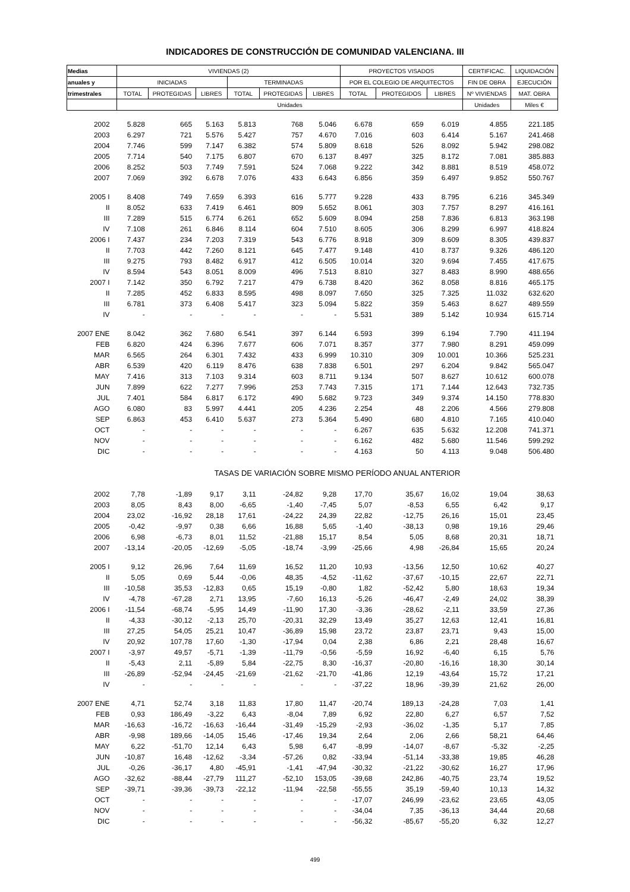INDICADORES DE CONSTRUCCIÓN DE COMUNIDAD VALENCIANA. III
| Medias | VIVIENDAS (2) | | | | | | PROYECTOS VISADOS | | | CERTIFICAC. | LIQUIDACIÓN |
| --- | --- | --- | --- | --- | --- | --- | --- | --- | --- | --- | --- |
| anuales y | INICIADAS | | | TERMINADAS | | | POR EL COLEGIO DE ARQUITECTOS | | | FIN DE OBRA | EJECUCIÓN |
| trimestrales | TOTAL | PROTEGIDAS | LIBRES | TOTAL | PROTEGIDAS | LIBRES | TOTAL | PROTEGIDOS | LIBRES | Nº VIVIENDAS | MAT. OBRA |
| | Unidades | | | | | | | | | Unidades | Miles € |
| 2002 | 5.828 | 665 | 5.163 | 5.813 | 768 | 5.046 | 6.678 | 659 | 6.019 | 4.855 | 221.185 |
| 2003 | 6.297 | 721 | 5.576 | 5.427 | 757 | 4.670 | 7.016 | 603 | 6.414 | 5.167 | 241.468 |
| 2004 | 7.746 | 599 | 7.147 | 6.382 | 574 | 5.809 | 8.618 | 526 | 8.092 | 5.942 | 298.082 |
| 2005 | 7.714 | 540 | 7.175 | 6.807 | 670 | 6.137 | 8.497 | 325 | 8.172 | 7.081 | 385.883 |
| 2006 | 8.252 | 503 | 7.749 | 7.591 | 524 | 7.068 | 9.222 | 342 | 8.881 | 8.519 | 458.072 |
| 2007 | 7.069 | 392 | 6.678 | 7.076 | 433 | 6.643 | 6.856 | 359 | 6.497 | 9.852 | 550.767 |
| 2005 I | 8.408 | 749 | 7.659 | 6.393 | 616 | 5.777 | 9.228 | 433 | 8.795 | 6.216 | 345.349 |
| II | 8.052 | 633 | 7.419 | 6.461 | 809 | 5.652 | 8.061 | 303 | 7.757 | 8.297 | 416.161 |
| III | 7.289 | 515 | 6.774 | 6.261 | 652 | 5.609 | 8.094 | 258 | 7.836 | 6.813 | 363.198 |
| IV | 7.108 | 261 | 6.846 | 8.114 | 604 | 7.510 | 8.605 | 306 | 8.299 | 6.997 | 418.824 |
| 2006 I | 7.437 | 234 | 7.203 | 7.319 | 543 | 6.776 | 8.918 | 309 | 8.609 | 8.305 | 439.837 |
| II | 7.703 | 442 | 7.260 | 8.121 | 645 | 7.477 | 9.148 | 410 | 8.737 | 9.326 | 486.120 |
| III | 9.275 | 793 | 8.482 | 6.917 | 412 | 6.505 | 10.014 | 320 | 9.694 | 7.455 | 417.675 |
| IV | 8.594 | 543 | 8.051 | 8.009 | 496 | 7.513 | 8.810 | 327 | 8.483 | 8.990 | 488.656 |
| 2007 I | 7.142 | 350 | 6.792 | 7.217 | 479 | 6.738 | 8.420 | 362 | 8.058 | 8.816 | 465.175 |
| II | 7.285 | 452 | 6.833 | 8.595 | 498 | 8.097 | 7.650 | 325 | 7.325 | 11.032 | 632.620 |
| III | 6.781 | 373 | 6.408 | 5.417 | 323 | 5.094 | 5.822 | 359 | 5.463 | 8.627 | 489.559 |
| IV | - | - | - | - | - | - | 5.531 | 389 | 5.142 | 10.934 | 615.714 |
| 2007 ENE | 8.042 | 362 | 7.680 | 6.541 | 397 | 6.144 | 6.593 | 399 | 6.194 | 7.790 | 411.194 |
| FEB | 6.820 | 424 | 6.396 | 7.677 | 606 | 7.071 | 8.357 | 377 | 7.980 | 8.291 | 459.099 |
| MAR | 6.565 | 264 | 6.301 | 7.432 | 433 | 6.999 | 10.310 | 309 | 10.001 | 10.366 | 525.231 |
| ABR | 6.539 | 420 | 6.119 | 8.476 | 638 | 7.838 | 6.501 | 297 | 6.204 | 9.842 | 565.047 |
| MAY | 7.416 | 313 | 7.103 | 9.314 | 603 | 8.711 | 9.134 | 507 | 8.627 | 10.612 | 600.078 |
| JUN | 7.899 | 622 | 7.277 | 7.996 | 253 | 7.743 | 7.315 | 171 | 7.144 | 12.643 | 732.735 |
| JUL | 7.401 | 584 | 6.817 | 6.172 | 490 | 5.682 | 9.723 | 349 | 9.374 | 14.150 | 778.830 |
| AGO | 6.080 | 83 | 5.997 | 4.441 | 205 | 4.236 | 2.254 | 48 | 2.206 | 4.566 | 279.808 |
| SEP | 6.863 | 453 | 6.410 | 5.637 | 273 | 5.364 | 5.490 | 680 | 4.810 | 7.165 | 410.040 |
| OCT | - | - | - | - | - | - | 6.267 | 635 | 5.632 | 12.208 | 741.371 |
| NOV | - | - | - | - | - | - | 6.162 | 482 | 5.680 | 11.546 | 599.292 |
| DIC | - | - | - | - | - | - | 4.163 | 50 | 4.113 | 9.048 | 506.480 |
| | TASAS DE VARIACIÓN SOBRE MISMO PERÍODO ANUAL ANTERIOR | | | | | | | | | | |
| 2002 | 7,78 | -1,89 | 9,17 | 3,11 | -24,82 | 9,28 | 17,70 | 35,67 | 16,02 | 19,04 | 38,63 |
| 2003 | 8,05 | 8,43 | 8,00 | -6,65 | -1,40 | -7,45 | 5,07 | -8,53 | 6,55 | 6,42 | 9,17 |
| 2004 | 23,02 | -16,92 | 28,18 | 17,61 | -24,22 | 24,39 | 22,82 | -12,75 | 26,16 | 15,01 | 23,45 |
| 2005 | -0,42 | -9,97 | 0,38 | 6,66 | 16,88 | 5,65 | -1,40 | -38,13 | 0,98 | 19,16 | 29,46 |
| 2006 | 6,98 | -6,73 | 8,01 | 11,52 | -21,88 | 15,17 | 8,54 | 5,05 | 8,68 | 20,31 | 18,71 |
| 2007 | -13,14 | -20,05 | -12,69 | -5,05 | -18,74 | -3,99 | -25,66 | 4,98 | -26,84 | 15,65 | 20,24 |
| 2005 I | 9,12 | 26,96 | 7,64 | 11,69 | 16,52 | 11,20 | 10,93 | -13,56 | 12,50 | 10,62 | 40,27 |
| II | 5,05 | 0,69 | 5,44 | -0,06 | 48,35 | -4,52 | -11,62 | -37,67 | -10,15 | 22,67 | 22,71 |
| III | -10,58 | 35,53 | -12,83 | 0,65 | 15,19 | -0,80 | 1,82 | -52,42 | 5,80 | 18,63 | 19,34 |
| IV | -4,78 | -67,28 | 2,71 | 13,95 | -7,60 | 16,13 | -5,26 | -46,47 | -2,49 | 24,02 | 38,39 |
| 2006 I | -11,54 | -68,74 | -5,95 | 14,49 | -11,90 | 17,30 | -3,36 | -28,62 | -2,11 | 33,59 | 27,36 |
| II | -4,33 | -30,12 | -2,13 | 25,70 | -20,31 | 32,29 | 13,49 | 35,27 | 12,63 | 12,41 | 16,81 |
| III | 27,25 | 54,05 | 25,21 | 10,47 | -36,89 | 15,98 | 23,72 | 23,87 | 23,71 | 9,43 | 15,00 |
| IV | 20,92 | 107,78 | 17,60 | -1,30 | -17,94 | 0,04 | 2,38 | 6,86 | 2,21 | 28,48 | 16,67 |
| 2007 I | -3,97 | 49,57 | -5,71 | -1,39 | -11,79 | -0,56 | -5,59 | 16,92 | -6,40 | 6,15 | 5,76 |
| II | -5,43 | 2,11 | -5,89 | 5,84 | -22,75 | 8,30 | -16,37 | -20,80 | -16,16 | 18,30 | 30,14 |
| III | -26,89 | -52,94 | -24,45 | -21,69 | -21,62 | -21,70 | -41,86 | 12,19 | -43,64 | 15,72 | 17,21 |
| IV | - | - | - | - | - | - | -37,22 | 18,96 | -39,39 | 21,62 | 26,00 |
| 2007 ENE | 4,71 | 52,74 | 3,18 | 11,83 | 17,80 | 11,47 | -20,74 | 189,13 | -24,28 | 7,03 | 1,41 |
| FEB | 0,93 | 186,49 | -3,22 | 6,43 | -8,04 | 7,89 | 6,92 | 22,80 | 6,27 | 6,57 | 7,52 |
| MAR | -16,63 | -16,72 | -16,63 | -16,44 | -31,49 | -15,29 | -2,93 | -36,02 | -1,35 | 5,17 | 7,85 |
| ABR | -9,98 | 189,66 | -14,05 | 15,46 | -17,46 | 19,34 | 2,64 | 2,06 | 2,66 | 58,21 | 64,46 |
| MAY | 6,22 | -51,70 | 12,14 | 6,43 | 5,98 | 6,47 | -8,99 | -14,07 | -8,67 | -5,32 | -2,25 |
| JUN | -10,87 | 16,48 | -12,62 | -3,34 | -57,26 | 0,82 | -33,94 | -51,14 | -33,38 | 19,85 | 46,28 |
| JUL | -0,26 | -36,17 | 4,80 | -45,91 | -1,41 | -47,94 | -30,32 | -21,22 | -30,62 | 16,27 | 17,96 |
| AGO | -32,62 | -88,44 | -27,79 | 111,27 | -52,10 | 153,05 | -39,68 | 242,86 | -40,75 | 23,74 | 19,52 |
| SEP | -39,71 | -39,36 | -39,73 | -22,12 | -11,94 | -22,58 | -55,55 | 35,19 | -59,40 | 10,13 | 14,32 |
| OCT | - | - | - | - | - | - | -17,07 | 246,99 | -23,62 | 23,65 | 43,05 |
| NOV | - | - | - | - | - | - | -34,04 | 7,35 | -36,13 | 34,44 | 20,68 |
| DIC | - | - | - | - | - | - | -56,32 | -85,67 | -55,20 | 6,32 | 12,27 |
499